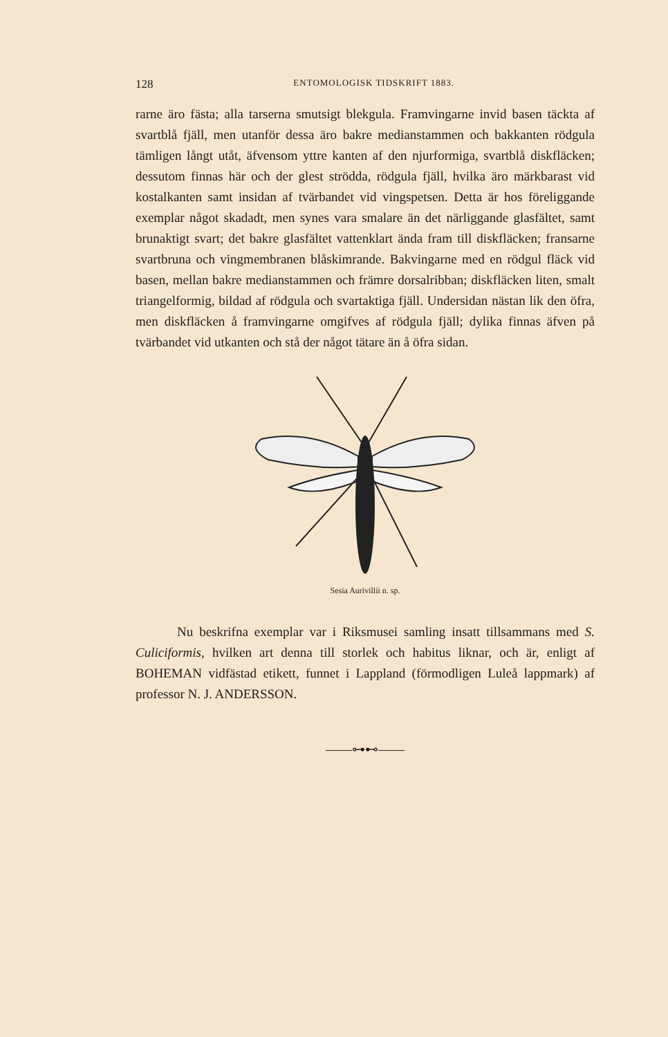128 ENTOMOLOGISK TIDSKRIFT 1883.
rarne äro fästa; alla tarserna smutsigt blekgula. Framvingarne invid basen täckta af svartblå fjäll, men utanför dessa äro bakre medianstammen och bakkanten rödgula tämligen långt utåt, äfvensom yttre kanten af den njurformiga, svartblå diskfläcken; dessutom finnas här och der glest strödda, rödgula fjäll, hvilka äro märkbarast vid kostalkanten samt insidan af tvärbandet vid vingspetsen. Detta är hos föreliggande exemplar något skadadt, men synes vara smalare än det närliggande glasfältet, samt brunaktigt svart; det bakre glasfältet vattenklart ända fram till diskfläcken; fransarne svartbruna och vingmembranen blåskimrande. Bakvingarne med en rödgul fläck vid basen, mellan bakre medianstammen och främre dorsalribban; diskfläcken liten, smalt triangelformig, bildad af rödgula och svartaktiga fjäll. Undersidan nästan lik den öfra, men diskfläcken å framvingarne omgifves af rödgula fjäll; dylika finnas äfven på tvärbandet vid utkanten och stå der något tätare än å öfra sidan.
Sesia Aurivillii n. sp.
Nu beskrifna exemplar var i Riksmusei samling insatt tillsammans med S. Culiciformis, hvilken art denna till storlek och habitus liknar, och är, enligt af BOHEMAN vidfästad etikett, funnet i Lappland (förmodligen Luleå lappmark) af professor N. J. ANDERSSON.
——⊶⊷——